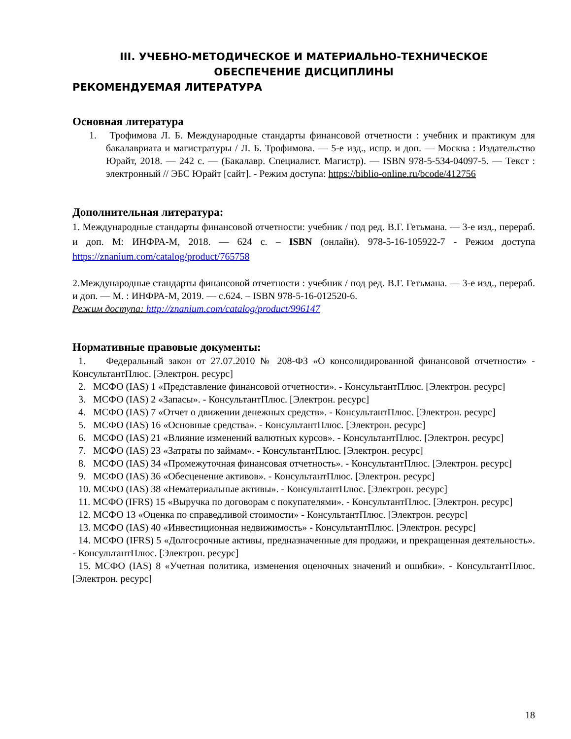III. УЧЕБНО-МЕТОДИЧЕСКОЕ И МАТЕРИАЛЬНО-ТЕХНИЧЕСКОЕ
ОБЕСПЕЧЕНИЕ ДИСЦИПЛИНЫ
РЕКОМЕНДУЕМАЯ ЛИТЕРАТУРА
Основная литература
1. Трофимова Л. Б. Международные стандарты финансовой отчетности : учебник и практикум для бакалавриата и магистратуры / Л. Б. Трофимова. — 5-е изд., испр. и доп. — Москва : Издательство Юрайт, 2018. — 242 с. — (Бакалавр. Специалист. Магистр). — ISBN 978-5-534-04097-5. — Текст : электронный // ЭБС Юрайт [сайт]. - Режим доступа: https://biblio-online.ru/bcode/412756
Дополнительная литература:
1. Международные стандарты финансовой отчетности: учебник / под ред. В.Г. Гетьмана. — 3-е изд., перераб. и доп. М: ИНФРА-М, 2018. — 624 с. – ISBN (онлайн). 978-5-16-105922-7 - Режим доступа https://znanium.com/catalog/product/765758
2.Международные стандарты финансовой отчетности : учебник / под ред. В.Г. Гетьмана. — 3-е изд., перераб. и доп. — М. : ИНФРА-М, 2019. — с.624. – ISBN 978-5-16-012520-6.
Режим доступа: http://znanium.com/catalog/product/996147
Нормативные правовые документы:
1. Федеральный закон от 27.07.2010 № 208-ФЗ «О консолидированной финансовой отчетности» - КонсультантПлюс. [Электрон. ресурс]
2. МСФО (IAS) 1 «Представление финансовой отчетности». - КонсультантПлюс. [Электрон. ресурс]
3. МСФО (IAS) 2 «Запасы». - КонсультантПлюс. [Электрон. ресурс]
4. МСФО (IAS) 7 «Отчет о движении денежных средств». - КонсультантПлюс. [Электрон. ресурс]
5. МСФО (IAS) 16 «Основные средства». - КонсультантПлюс. [Электрон. ресурс]
6. МСФО (IAS) 21 «Влияние изменений валютных курсов». - КонсультантПлюс. [Электрон. ресурс]
7. МСФО (IAS) 23 «Затраты по займам». - КонсультантПлюс. [Электрон. ресурс]
8. МСФО (IAS) 34 «Промежуточная финансовая отчетность». - КонсультантПлюс. [Электрон. ресурс]
9. МСФО (IAS) 36 «Обесценение активов». - КонсультантПлюс. [Электрон. ресурс]
10. МСФО (IAS) 38 «Нематериальные активы». - КонсультантПлюс. [Электрон. ресурс]
11. МСФО (IFRS) 15 «Выручка по договорам с покупателями». - КонсультантПлюс. [Электрон. ресурс]
12. МСФО 13 «Оценка по справедливой стоимости» - КонсультантПлюс. [Электрон. ресурс]
13. МСФО (IAS) 40 «Инвестиционная недвижимость» - КонсультантПлюс. [Электрон. ресурс]
14. МСФО (IFRS) 5 «Долгосрочные активы, предназначенные для продажи, и прекращенная деятельность». - КонсультантПлюс. [Электрон. ресурс]
15. МСФО (IAS) 8 «Учетная политика, изменения оценочных значений и ошибки». - КонсультантПлюс. [Электрон. ресурс]
18